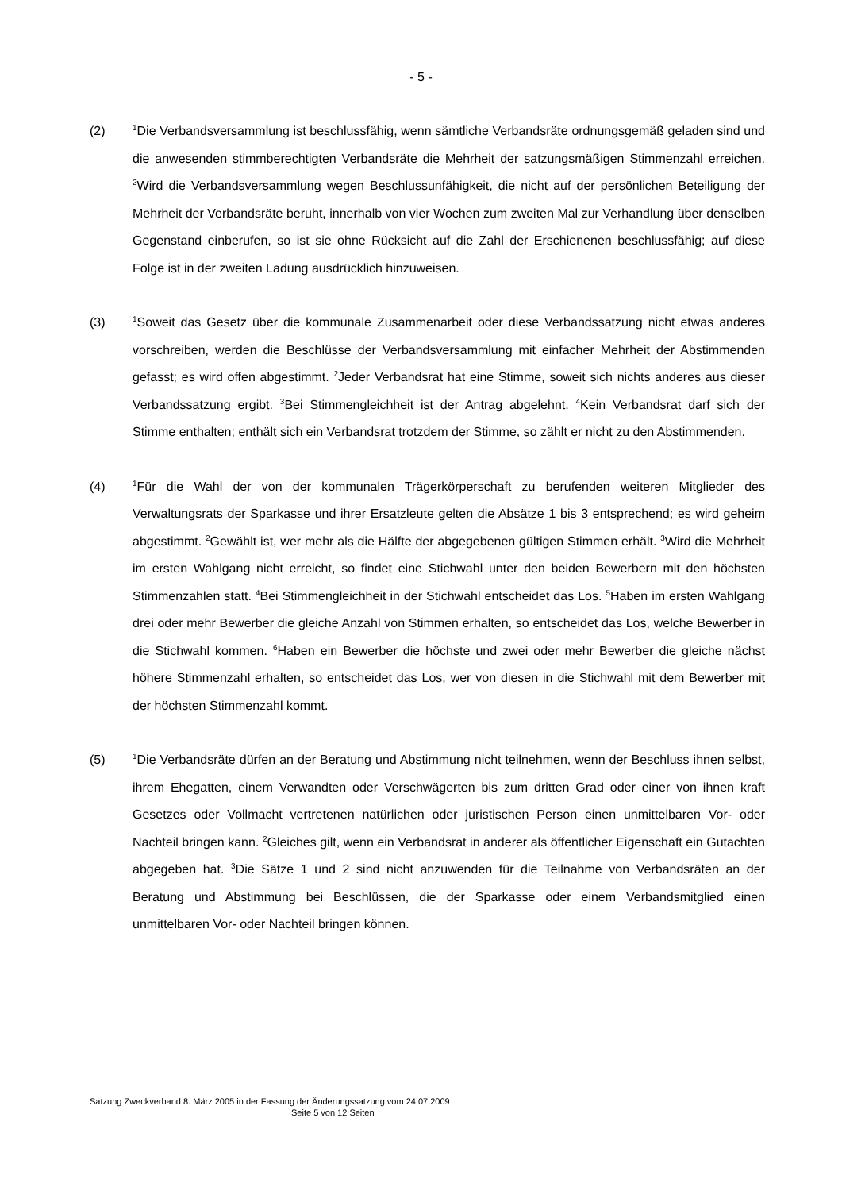- 5 -
(2)
<sup>1</sup> Die Verbandsversammlung ist beschlussfähig, wenn sämtliche Verbandsräte ordnungsgemäß geladen sind und die anwesenden stimmberechtigten Verbandsräte die Mehrheit der satzungsmäßigen Stimmenzahl erreichen. <sup>2</sup>Wird die Verbandsversammlung wegen Beschlussunfähigkeit, die nicht auf der persönlichen Beteiligung der Mehrheit der Verbandsräte beruht, innerhalb von vier Wochen zum zweiten Mal zur Verhandlung über denselben Gegenstand einberufen, so ist sie ohne Rücksicht auf die Zahl der Erschienenen beschlussfähig; auf diese Folge ist in der zweiten Ladung ausdrücklich hinzuweisen.
(3)
<sup>1</sup> Soweit das Gesetz über die kommunale Zusammenarbeit oder diese Verbandssatzung nicht etwas anderes vorschreiben, werden die Beschlüsse der Verbandsversammlung mit einfacher Mehrheit der Abstimmenden gefasst; es wird offen abgestimmt. <sup>2</sup>Jeder Verbandsrat hat eine Stimme, soweit sich nichts anderes aus dieser Verbandssatzung ergibt. <sup>3</sup>Bei Stimmengleichheit ist der Antrag abgelehnt. <sup>4</sup>Kein Verbandsrat darf sich der Stimme enthalten; enthält sich ein Verbandsrat trotzdem der Stimme, so zählt er nicht zu den Abstimmenden.
(4)
<sup>1</sup> Für die Wahl der von der kommunalen Trägerkörperschaft zu berufenden weiteren Mitglieder des Verwaltungsrats der Sparkasse und ihrer Ersatzleute gelten die Absätze 1 bis 3 entsprechend; es wird geheim abgestimmt. <sup>2</sup>Gewählt ist, wer mehr als die Hälfte der abgegebenen gültigen Stimmen erhält. <sup>3</sup>Wird die Mehrheit im ersten Wahlgang nicht erreicht, so findet eine Stichwahl unter den beiden Bewerbern mit den höchsten Stimmenzahlen statt. <sup>4</sup>Bei Stimmengleichheit in der Stichwahl entscheidet das Los. <sup>5</sup>Haben im ersten Wahlgang drei oder mehr Bewerber die gleiche Anzahl von Stimmen erhalten, so entscheidet das Los, welche Bewerber in die Stichwahl kommen. <sup>6</sup>Haben ein Bewerber die höchste und zwei oder mehr Bewerber die gleiche nächst höhere Stimmenzahl erhalten, so entscheidet das Los, wer von diesen in die Stichwahl mit dem Bewerber mit der höchsten Stimmenzahl kommt.
(5)
<sup>1</sup> Die Verbandsräte dürfen an der Beratung und Abstimmung nicht teilnehmen, wenn der Beschluss ihnen selbst, ihrem Ehegatten, einem Verwandten oder Verschwägerten bis zum dritten Grad oder einer von ihnen kraft Gesetzes oder Vollmacht vertretenen natürlichen oder juristischen Person einen unmittelbaren Vor- oder Nachteil bringen kann. <sup>2</sup>Gleiches gilt, wenn ein Verbandsrat in anderer als öffentlicher Eigenschaft ein Gutachten abgegeben hat. <sup>3</sup>Die Sätze 1 und 2 sind nicht anzuwenden für die Teilnahme von Verbandsräten an der Beratung und Abstimmung bei Beschlüssen, die der Sparkasse oder einem Verbandsmitglied einen unmittelbaren Vor- oder Nachteil bringen können.
Satzung Zweckverband 8. März 2005 in der Fassung der Änderungssatzung vom 24.07.2009
Seite 5 von 12 Seiten